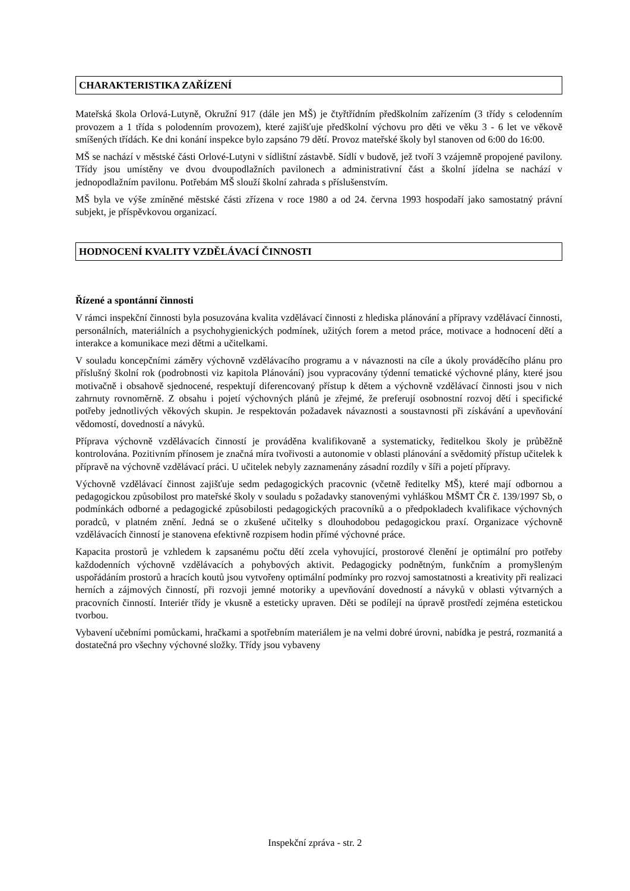CHARAKTERISTIKA ZAŘÍZENÍ
Mateřská škola Orlová-Lutyně, Okružní 917 (dále jen MŠ) je čtyřtřídním předškolním zařízením (3 třídy s celodenním provozem a 1 třída s polodenním provozem), které zajišťuje předškolní výchovu pro děti ve věku 3 - 6 let ve věkově smíšených třídách. Ke dni konání inspekce bylo zapsáno 79 dětí. Provoz mateřské školy byl stanoven od 6:00 do 16:00.
MŠ se nachází v městské části Orlové-Lutyni v sídlištní zástavbě. Sídlí v budově, jež tvoří 3 vzájemně propojené pavilony. Třídy jsou umístěny ve dvou dvoupodlažních pavilonech a administrativní část a školní jídelna se nachází v jednopodlažním pavilonu. Potřebám MŠ slouží školní zahrada s příslušenstvím.
MŠ byla ve výše zmíněné městské části zřízena v roce 1980 a od 24. června 1993 hospodaří jako samostatný právní subjekt, je příspěvkovou organizací.
HODNOCENÍ KVALITY VZDĚLÁVACÍ ČINNOSTI
Řízené a spontánní činnosti
V rámci inspekční činnosti byla posuzována kvalita vzdělávací činnosti z hlediska plánování a přípravy vzdělávací činnosti, personálních, materiálních a psychohygienických podmínek, užitých forem a metod práce, motivace a hodnocení dětí a interakce a komunikace mezi dětmi a učitelkami.
V souladu koncepčními záměry výchovně vzdělávacího programu a v návaznosti na cíle a úkoly prováděcího plánu pro příslušný školní rok (podrobnosti viz kapitola Plánování) jsou vypracovány týdenní tematické výchovné plány, které jsou motivačně i obsahově sjednocené, respektují diferencovaný přístup k dětem a výchovně vzdělávací činnosti jsou v nich zahrnuty rovnoměrně. Z obsahu i pojetí výchovných plánů je zřejmé, že preferují osobnostní rozvoj dětí i specifické potřeby jednotlivých věkových skupin. Je respektován požadavek návaznosti a soustavnosti při získávání a upevňování vědomostí, dovedností a návyků.
Příprava výchovně vzdělávacích činností je prováděna kvalifikovaně a systematicky, ředitelkou školy je průběžně kontrolována. Pozitivním přínosem je značná míra tvořivosti a autonomie v oblasti plánování a svědomitý přístup učitelek k přípravě na výchovně vzdělávací práci. U učitelek nebyly zaznamenány zásadní rozdíly v šíři a pojetí přípravy.
Výchovně vzdělávací činnost zajišťuje sedm pedagogických pracovnic (včetně ředitelky MŠ), které mají odbornou a pedagogickou způsobilost pro mateřské školy v souladu s požadavky stanovenými vyhláškou MŠMT ČR č. 139/1997 Sb, o podmínkách odborné a pedagogické způsobilosti pedagogických pracovníků a o předpokladech kvalifikace výchovných poradců, v platném znění. Jedná se o zkušené učitelky s dlouhodobou pedagogickou praxí. Organizace výchovně vzdělávacích činností je stanovena efektivně rozpisem hodin přímé výchovné práce.
Kapacita prostorů je vzhledem k zapsanému počtu dětí zcela vyhovující, prostorové členění je optimální pro potřeby každodenních výchovně vzdělávacích a pohybových aktivit. Pedagogicky podnětným, funkčním a promyšleným uspořádáním prostorů a hracích koutů jsou vytvořeny optimální podmínky pro rozvoj samostatnosti a kreativity při realizaci herních a zájmových činností, při rozvoji jemné motoriky a upevňování dovedností a návyků v oblasti výtvarných a pracovních činností. Interiér třídy je vkusně a esteticky upraven. Děti se podílejí na úpravě prostředí zejména estetickou tvorbou.
Vybavení učebními pomůckami, hračkami a spotřebním materiálem je na velmi dobré úrovni, nabídka je pestrá, rozmanitá a dostatečná pro všechny výchovné složky. Třídy jsou vybaveny
Inspekční zpráva - str. 2